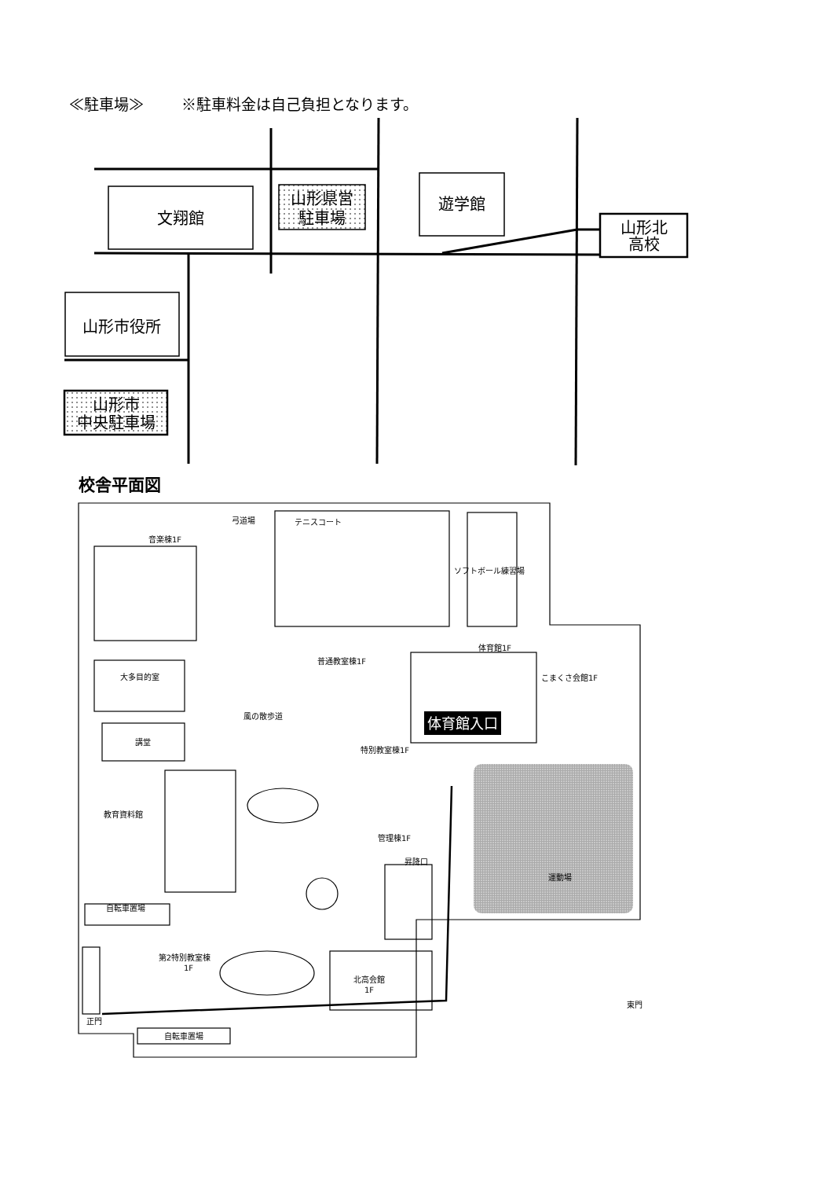≪駐車場≫ ※駐車料金は自己負担となります。
文翔館
山形県営
駐車場
遊学館
山形北
高校
山形市役所
山形市
中央駐車場
音楽棟1F
テニスコート
弓道場
ソフトボール練習場
体育館1F
普通教室棟1F
こまくさ会館1F
風の散歩道
講堂
大多目的室
特別教室棟1F
教育資料館
管理棟1F
自転車置場
第2特別教室棟
1F
北高会館
1F
運動場
東門
正門
自転車置場
昇降口
体育館入口
校舎平面図